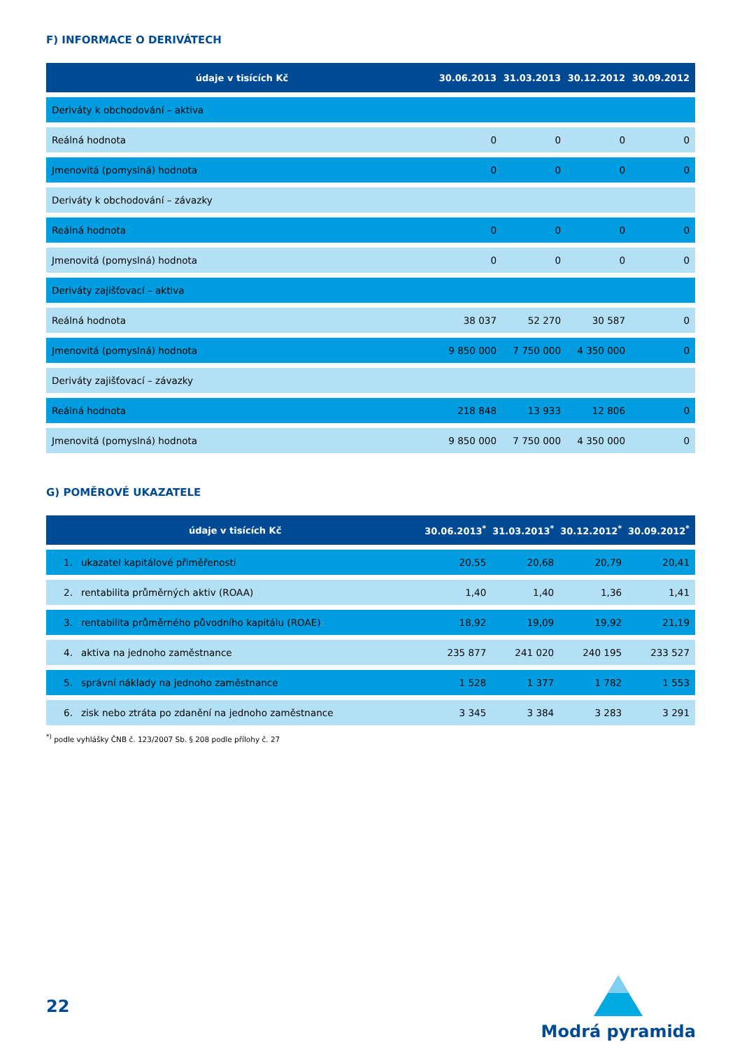F) INFORMACE O DERIVÁTECH
| údaje v tisících Kč | 30.06.2013 | 31.03.2013 | 30.12.2012 | 30.09.2012 |
| --- | --- | --- | --- | --- |
| Deriváty k obchodování – aktiva | | | | |
| Reálná hodnota | 0 | 0 | 0 | 0 |
| Jmenovitá (pomyslná) hodnota | 0 | 0 | 0 | 0 |
| Deriváty k obchodování – závazky | | | | |
| Reálná hodnota | 0 | 0 | 0 | 0 |
| Jmenovitá (pomyslná) hodnota | 0 | 0 | 0 | 0 |
| Deriváty zajišťovací – aktiva | | | | |
| Reálná hodnota | 38 037 | 52 270 | 30 587 | 0 |
| Jmenovitá (pomyslná) hodnota | 9 850 000 | 7 750 000 | 4 350 000 | 0 |
| Deriváty zajišťovací – závazky | | | | |
| Reálná hodnota | 218 848 | 13 933 | 12 806 | 0 |
| Jmenovitá (pomyslná) hodnota | 9 850 000 | 7 750 000 | 4 350 000 | 0 |
G) POMĚROVÉ UKAZATELE
| údaje v tisících Kč | | 30.06.2013<sup>*</sup> | 31.03.2013<sup>*</sup> | 30.12.2012<sup>*</sup> | 30.09.2012<sup>*</sup> |
| --- | --- | --- | --- | --- | --- |
| 1. | ukazatel kapitálové přiměřenosti | 20,55 | 20,68 | 20,79 | 20,41 |
| 2. | rentabilita průměrných aktiv (ROAA) | 1,40 | 1,40 | 1,36 | 1,41 |
| 3. | rentabilita průměrného původního kapitálu (ROAE) | 18,92 | 19,09 | 19,92 | 21,19 |
| 4. | aktiva na jednoho zaměstnance | 235 877 | 241 020 | 240 195 | 233 527 |
| 5. | správní náklady na jednoho zaměstnance | 1 528 | 1 377 | 1 782 | 1 553 |
| 6. | zisk nebo ztráta po zdanění na jednoho zaměstnance | 3 345 | 3 384 | 3 283 | 3 291 |
<sup>*)</sup> podle vyhlášky ČNB č. 123/2007 Sb. § 208 podle přílohy č. 27
22
Modrá pyramida